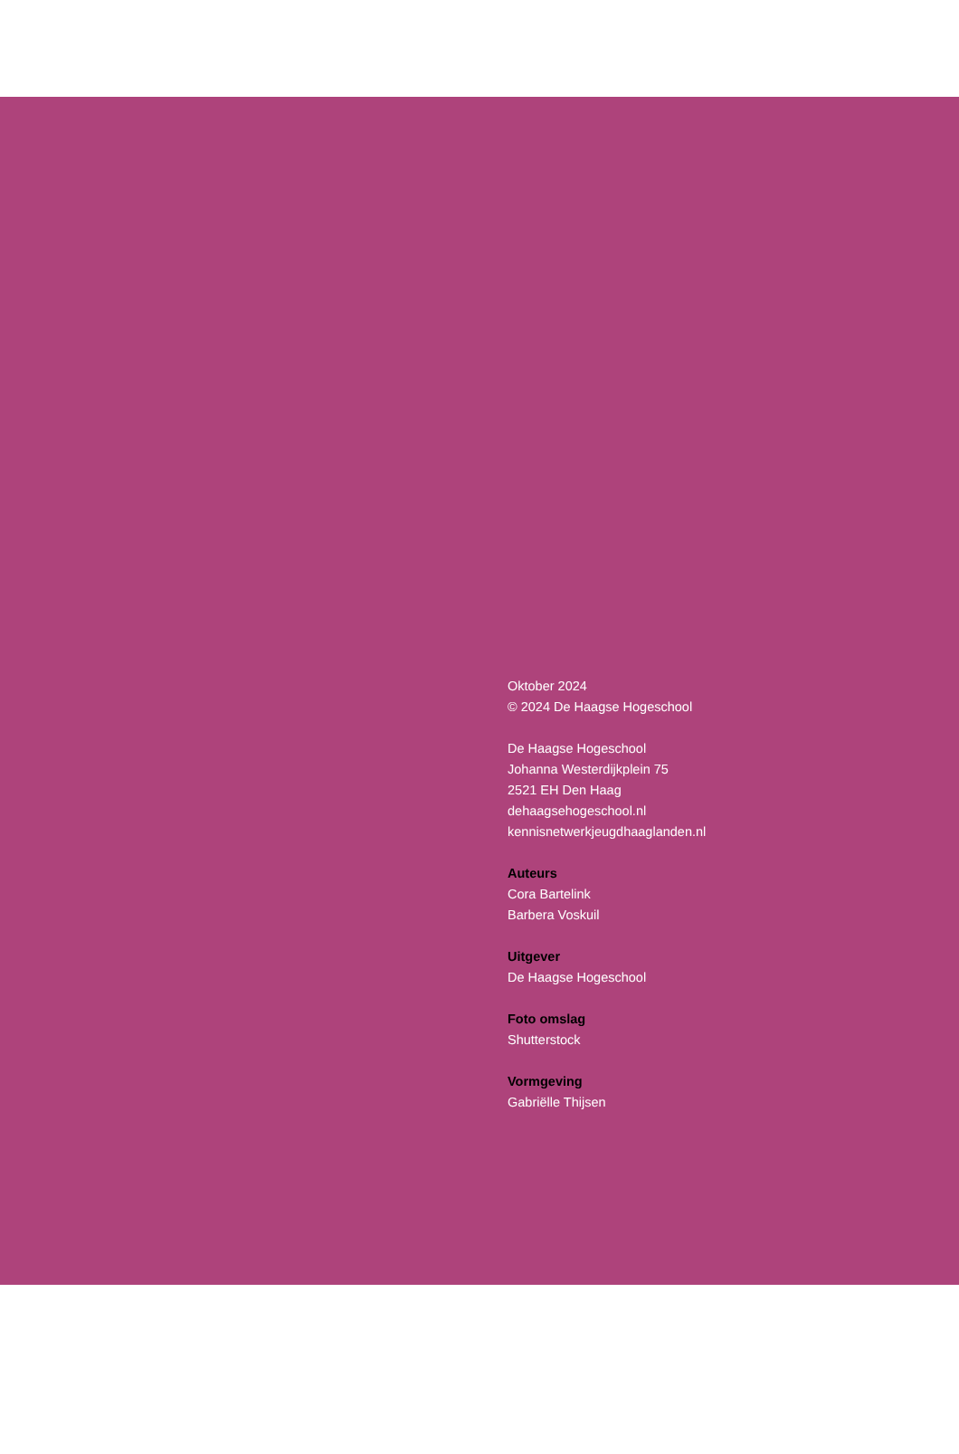Oktober 2024
© 2024 De Haagse Hogeschool
De Haagse Hogeschool
Johanna Westerdijkplein 75
2521 EH Den Haag
dehaagsehogeschool.nl
kennisnetwerkjeugdhaaglanden.nl
Auteurs
Cora Bartelink
Barbera Voskuil
Uitgever
De Haagse Hogeschool
Foto omslag
Shutterstock
Vormgeving
Gabriëlle Thijsen